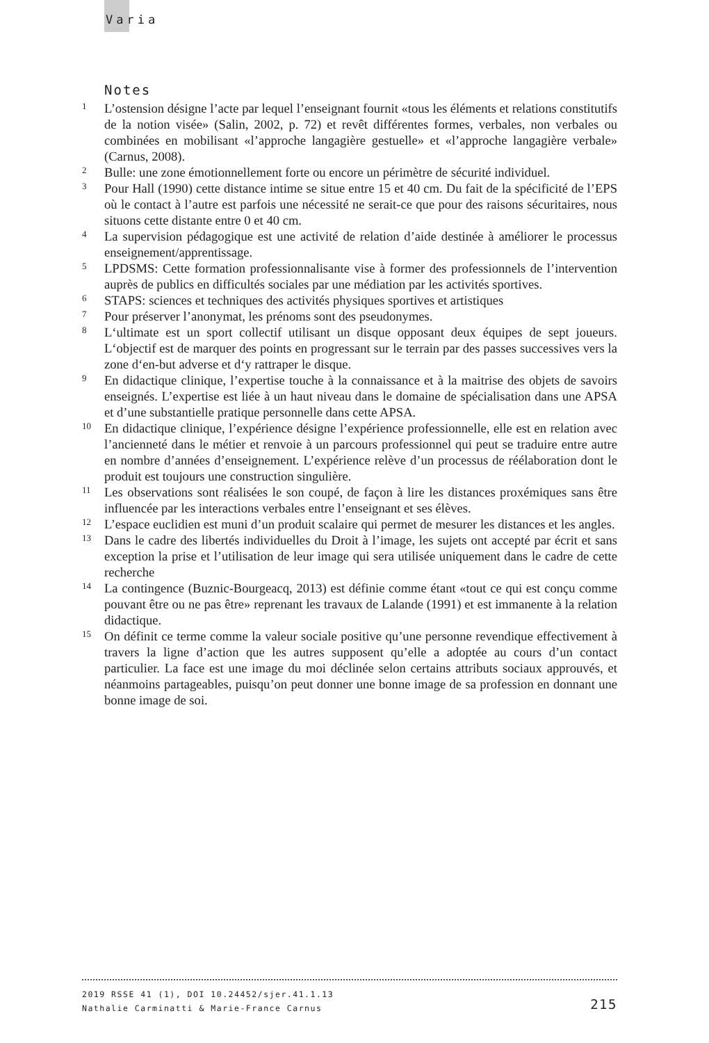Varia
Notes
<sup>1</sup>
L’ostension désigne l’acte par lequel l’enseignant fournit «tous les éléments et relations constitutifs de la notion visée» (Salin, 2002, p. 72) et revêt différentes formes, verbales, non verbales ou combinées en mobilisant «l’approche langagière gestuelle» et «l’approche langagière verbale» (Carnus, 2008).
<sup>2</sup>
Bulle: une zone émotionnellement forte ou encore un périmètre de sécurité individuel.
<sup>3</sup>
Pour Hall (1990) cette distance intime se situe entre 15 et 40 cm. Du fait de la spécificité de l’EPS où le contact à l’autre est parfois une nécessité ne serait-ce que pour des raisons sécuritaires, nous situons cette distante entre 0 et 40 cm.
<sup>4</sup>
La supervision pédagogique est une activité de relation d’aide destinée à améliorer le processus enseignement/apprentissage.
<sup>5</sup>
LPDSMS: Cette formation professionnalisante vise à former des professionnels de l’intervention auprès de publics en difficultés sociales par une médiation par les activités sportives.
<sup>6</sup>
STAPS: sciences et techniques des activités physiques sportives et artistiques
<sup>7</sup>
Pour préserver l’anonymat, les prénoms sont des pseudonymes.
<sup>8</sup>
L‘ultimate est un sport collectif utilisant un disque opposant deux équipes de sept joueurs. L‘objectif est de marquer des points en progressant sur le terrain par des passes successives vers la zone d‘en-but adverse et d‘y rattraper le disque.
<sup>9</sup>
En didactique clinique, l’expertise touche à la connaissance et à la maitrise des objets de savoirs enseignés. L’expertise est liée à un haut niveau dans le domaine de spécialisation dans une APSA et d’une substantielle pratique personnelle dans cette APSA.
<sup>10</sup>
En didactique clinique, l’expérience désigne l’expérience professionnelle, elle est en relation avec l’ancienneté dans le métier et renvoie à un parcours professionnel qui peut se traduire entre autre en nombre d’années d’enseignement. L’expérience relève d’un processus de réélaboration dont le produit est toujours une construction singulière.
<sup>11</sup>
Les observations sont réalisées le son coupé, de façon à lire les distances proxémiques sans être influencée par les interactions verbales entre l’enseignant et ses élèves.
<sup>12</sup>
L’espace euclidien est muni d’un produit scalaire qui permet de mesurer les distances et les angles.
<sup>13</sup>
Dans le cadre des libertés individuelles du Droit à l’image, les sujets ont accepté par écrit et sans exception la prise et l’utilisation de leur image qui sera utilisée uniquement dans le cadre de cette recherche
<sup>14</sup>
La contingence (Buznic-Bourgeacq, 2013) est définie comme étant «tout ce qui est conçu comme pouvant être ou ne pas être» reprenant les travaux de Lalande (1991) et est immanente à la relation didactique.
<sup>15</sup>
On définit ce terme comme la valeur sociale positive qu’une personne revendique effectivement à travers la ligne d’action que les autres supposent qu’elle a adoptée au cours d’un contact particulier. La face est une image du moi déclinée selon certains attributs sociaux approuvés, et néanmoins partageables, puisqu’on peut donner une bonne image de sa profession en donnant une bonne image de soi.
2019 RSSE 41 (1), DOI 10.24452/sjer.41.1.13
Nathalie Carminatti & Marie-France Carnus 215